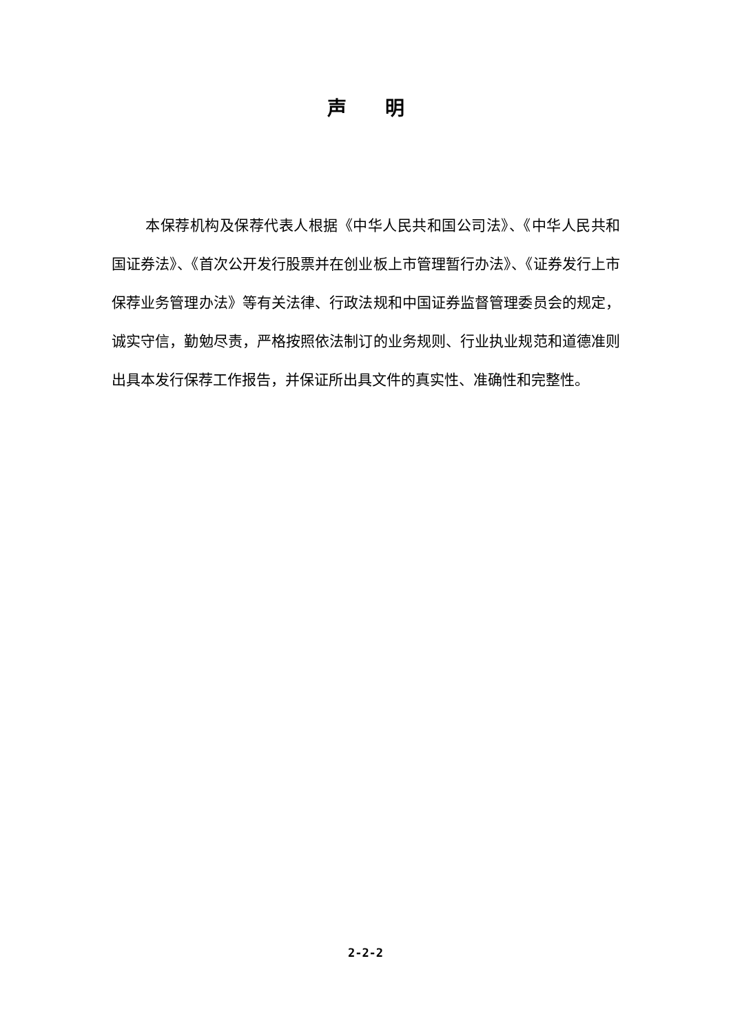声  明
本保荐机构及保荐代表人根据《中华人民共和国公司法》、《中华人民共和国证券法》、《首次公开发行股票并在创业板上市管理暂行办法》、《证券发行上市保荐业务管理办法》等有关法律、行政法规和中国证券监督管理委员会的规定，诚实守信，勤勉尽责，严格按照依法制订的业务规则、行业执业规范和道德准则出具本发行保荐工作报告，并保证所出具文件的真实性、准确性和完整性。
2-2-2